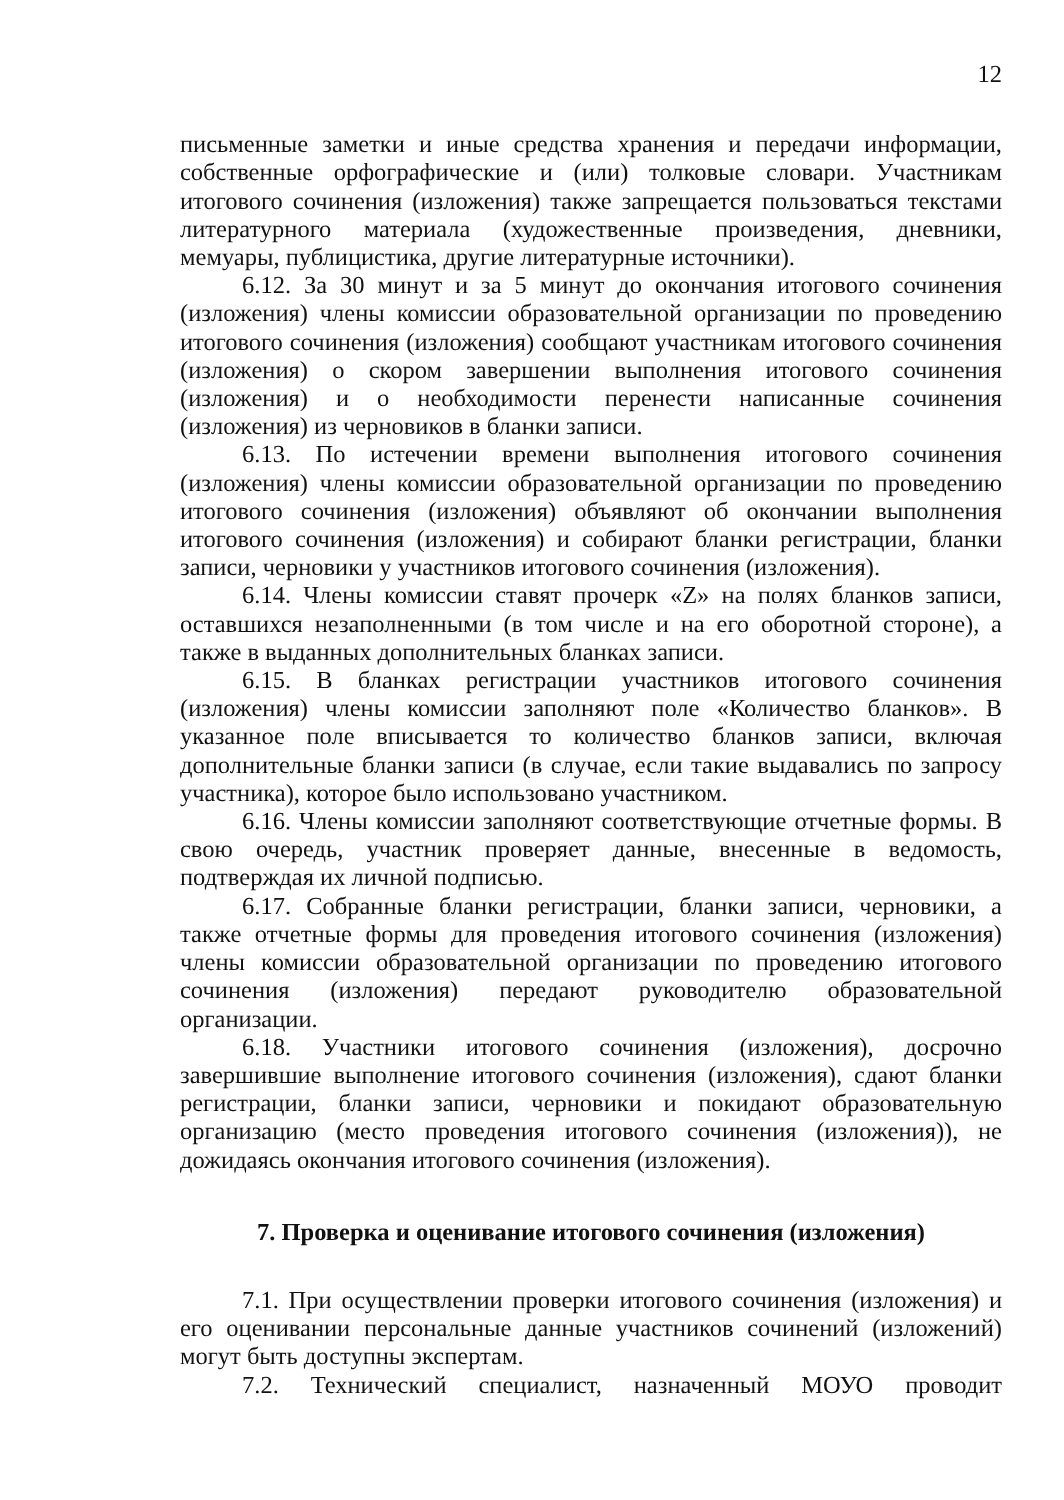12
письменные заметки и иные средства хранения и передачи информации, собственные орфографические и (или) толковые словари. Участникам итогового сочинения (изложения) также запрещается пользоваться текстами литературного материала (художественные произведения, дневники, мемуары, публицистика, другие литературные источники).
6.12. За 30 минут и за 5 минут до окончания итогового сочинения (изложения) члены комиссии образовательной организации по проведению итогового сочинения (изложения) сообщают участникам итогового сочинения (изложения) о скором завершении выполнения итогового сочинения (изложения) и о необходимости перенести написанные сочинения (изложения) из черновиков в бланки записи.
6.13. По истечении времени выполнения итогового сочинения (изложения) члены комиссии образовательной организации по проведению итогового сочинения (изложения) объявляют об окончании выполнения итогового сочинения (изложения) и собирают бланки регистрации, бланки записи, черновики у участников итогового сочинения (изложения).
6.14. Члены комиссии ставят прочерк «Z» на полях бланков записи, оставшихся незаполненными (в том числе и на его оборотной стороне), а также в выданных дополнительных бланках записи.
6.15. В бланках регистрации участников итогового сочинения (изложения) члены комиссии заполняют поле «Количество бланков». В указанное поле вписывается то количество бланков записи, включая дополнительные бланки записи (в случае, если такие выдавались по запросу участника), которое было использовано участником.
6.16. Члены комиссии заполняют соответствующие отчетные формы. В свою очередь, участник проверяет данные, внесенные в ведомость, подтверждая их личной подписью.
6.17. Собранные бланки регистрации, бланки записи, черновики, а также отчетные формы для проведения итогового сочинения (изложения) члены комиссии образовательной организации по проведению итогового сочинения (изложения) передают руководителю образовательной организации.
6.18. Участники итогового сочинения (изложения), досрочно завершившие выполнение итогового сочинения (изложения), сдают бланки регистрации, бланки записи, черновики и покидают образовательную организацию (место проведения итогового сочинения (изложения)), не дожидаясь окончания итогового сочинения (изложения).
7. Проверка и оценивание итогового сочинения (изложения)
7.1. При осуществлении проверки итогового сочинения (изложения) и его оценивании персональные данные участников сочинений (изложений) могут быть доступны экспертам.
7.2. Технический специалист, назначенный МОУО проводит